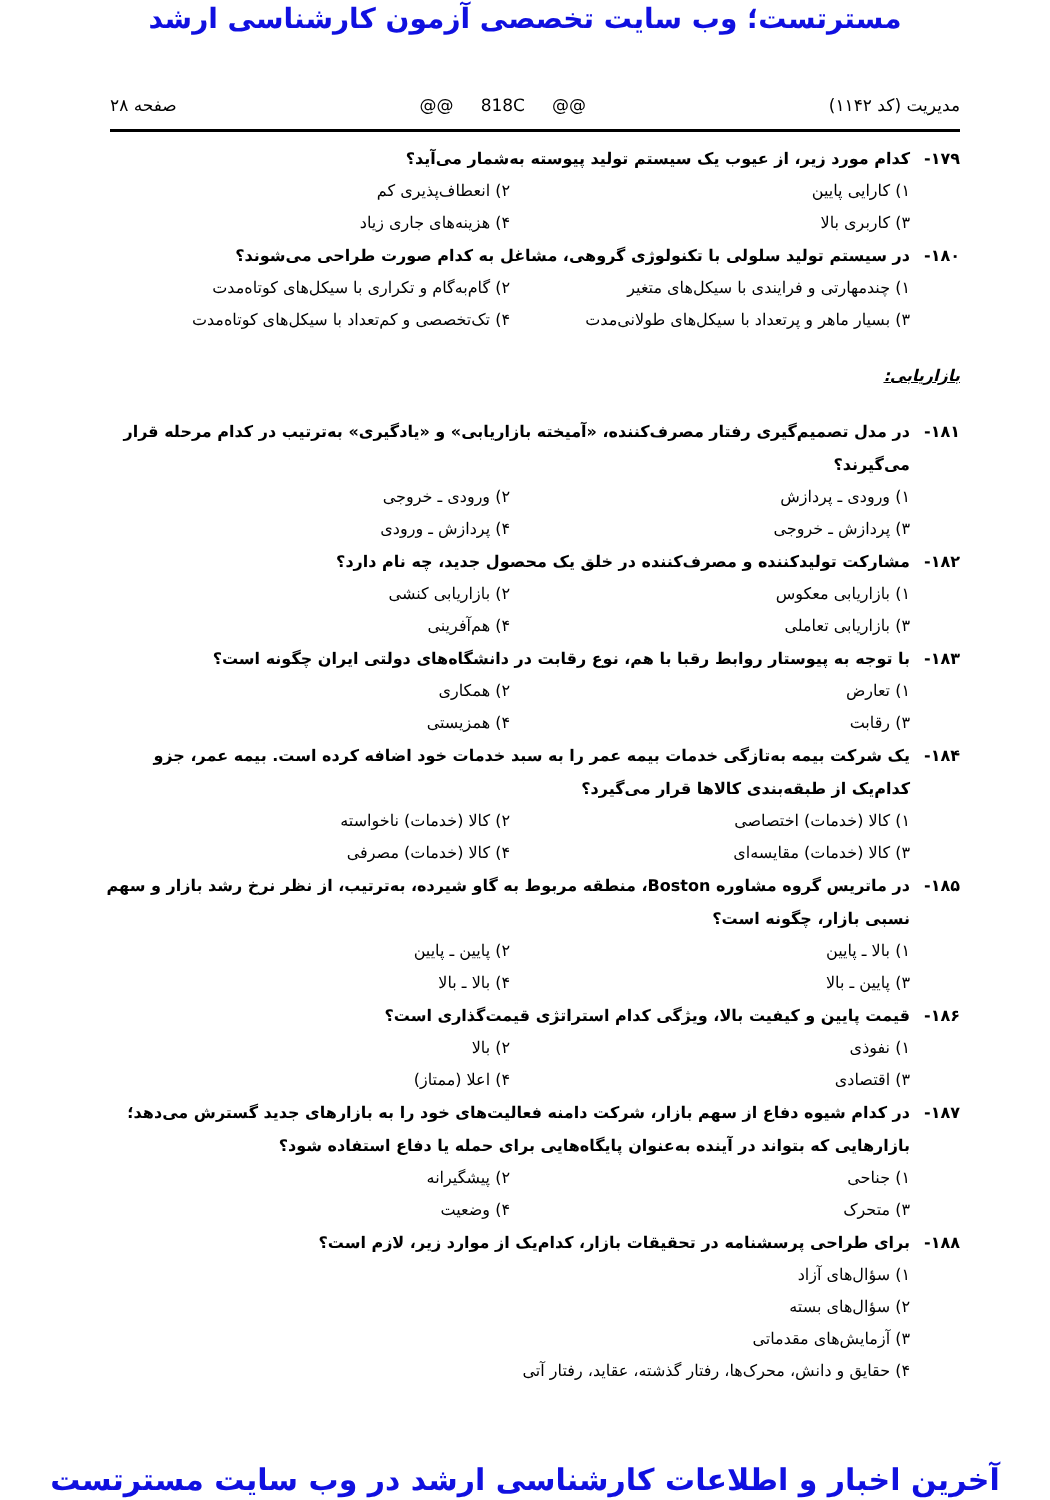مسترتست؛ وب سایت تخصصی آزمون کارشناسی ارشد
مدیریت (کد ۱۱۴۲) @@ 818C @@ صفحه ۲۸
۱۷۹- کدام مورد زیر، از عیوب یک سیستم تولید پیوسته به‌شمار می‌آید؟
۱) کارایی پایین ۲) انعطاف‌پذیری کم
۳) کاربری بالا ۴) هزینه‌های جاری زیاد
۱۸۰- در سیستم تولید سلولی با تکنولوژی گروهی، مشاغل به کدام صورت طراحی می‌شوند؟
۱) چندمهارتی و فرایندی با سیکل‌های متغیر ۲) گام‌به‌گام و تکراری با سیکل‌های کوتاه‌مدت
۳) بسیار ماهر و پرتعداد با سیکل‌های طولانی‌مدت ۴) تک‌تخصصی و کم‌تعداد با سیکل‌های کوتاه‌مدت
بازاریابی:
۱۸۱- در مدل تصمیم‌گیری رفتار مصرف‌کننده، «آمیخته بازاریابی» و «یادگیری» به‌ترتیب در کدام مرحله قرار می‌گیرند؟
۱) ورودی ـ پردازش ۲) ورودی ـ خروجی
۳) پردازش ـ خروجی ۴) پردازش ـ ورودی
۱۸۲- مشارکت تولیدکننده و مصرف‌کننده در خلق یک محصول جدید، چه نام دارد؟
۱) بازاریابی معکوس ۲) بازاریابی کنشی
۳) بازاریابی تعاملی ۴) هم‌آفرینی
۱۸۳- با توجه به پیوستار روابط رقبا با هم، نوع رقابت در دانشگاه‌های دولتی ایران چگونه است؟
۱) تعارض ۲) همکاری
۳) رقابت ۴) همزیستی
۱۸۴- یک شرکت بیمه به‌تازگی خدمات بیمه عمر را به سبد خدمات خود اضافه کرده است. بیمه عمر، جزو کدام‌یک از طبقه‌بندی کالاها قرار می‌گیرد؟
۱) کالا (خدمات) اختصاصی ۲) کالا (خدمات) ناخواسته
۳) کالا (خدمات) مقایسه‌ای ۴) کالا (خدمات) مصرفی
۱۸۵- در ماتریس گروه مشاوره Boston، منطقه مربوط به گاو شیرده، به‌ترتیب، از نظر نرخ رشد بازار و سهم نسبی بازار، چگونه است؟
۱) بالا ـ پایین ۲) پایین ـ پایین
۳) پایین ـ بالا ۴) بالا ـ بالا
۱۸۶- قیمت پایین و کیفیت بالا، ویژگی کدام استراتژی قیمت‌گذاری است؟
۱) نفوذی ۲) بالا
۳) اقتصادی ۴) اعلا (ممتاز)
۱۸۷- در کدام شیوه دفاع از سهم بازار، شرکت دامنه فعالیت‌های خود را به بازارهای جدید گسترش می‌دهد؛ بازارهایی که بتواند در آینده به‌عنوان پایگاه‌هایی برای حمله یا دفاع استفاده شود؟
۱) جناحی ۲) پیشگیرانه
۳) متحرک ۴) وضعیت
۱۸۸- برای طراحی پرسشنامه در تحقیقات بازار، کدام‌یک از موارد زیر، لازم است؟
۱) سؤال‌های آزاد
۲) سؤال‌های بسته
۳) آزمایش‌های مقدماتی
۴) حقایق و دانش، محرک‌ها، رفتار گذشته، عقاید، رفتار آتی
آخرین اخبار و اطلاعات کارشناسی ارشد در وب سایت مسترتست